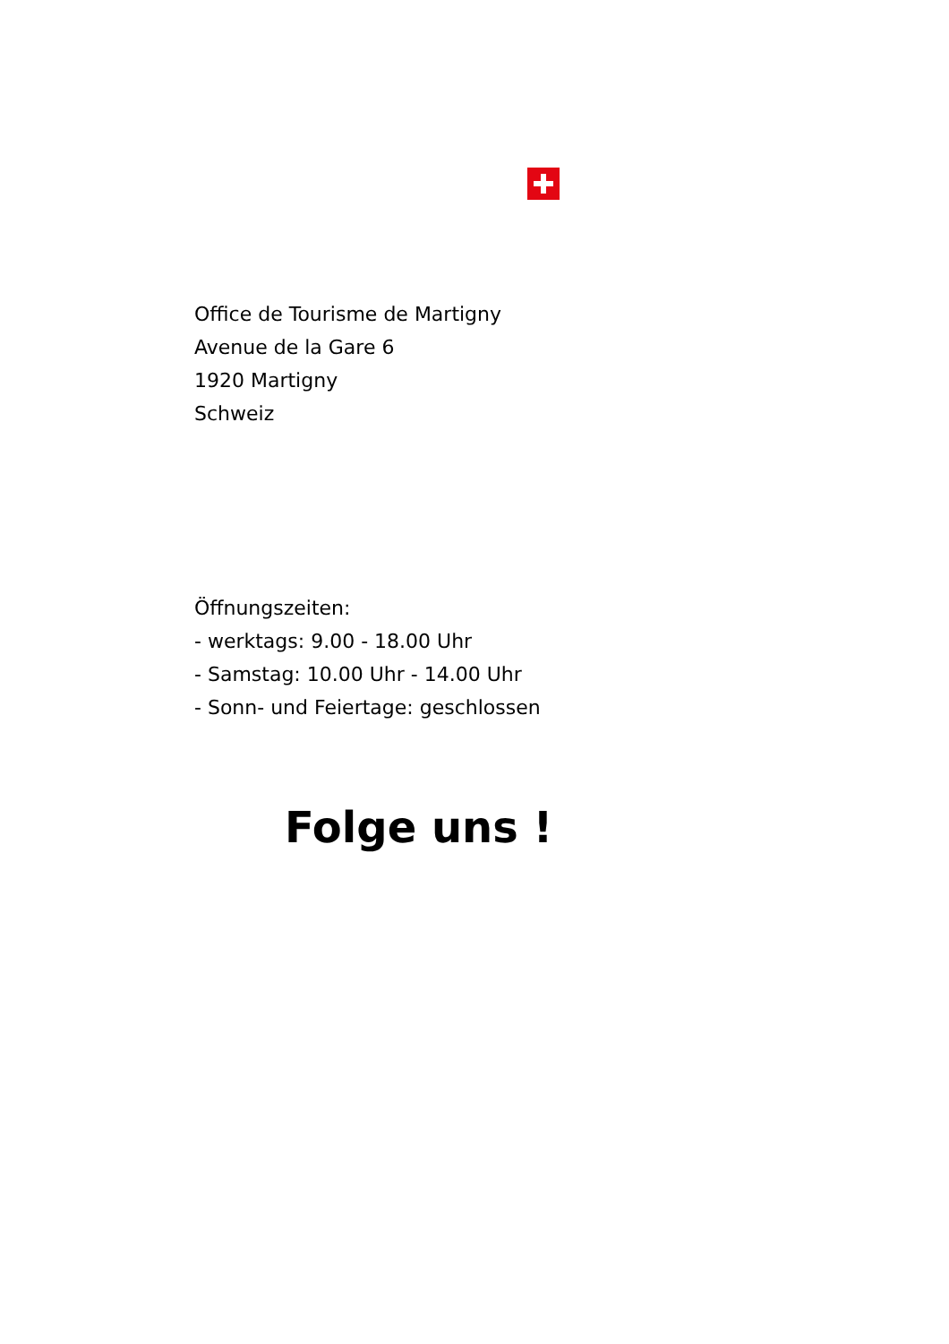Office de Tourisme de Martigny
Avenue de la Gare 6
1920 Martigny
Schweiz
Öffnungszeiten:
- werktags: 9.00 - 18.00 Uhr
- Samstag: 10.00 Uhr - 14.00 Uhr
- Sonn- und Feiertage: geschlossen
Folge uns !